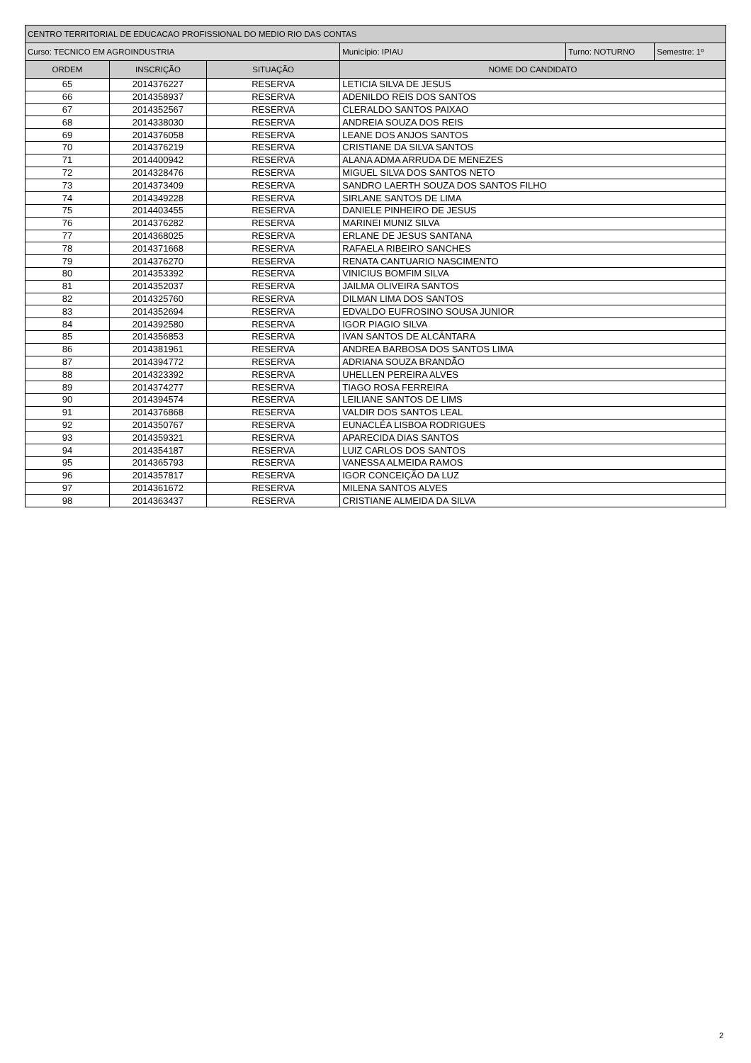| CENTRO TERRITORIAL DE EDUCACAO PROFISSIONAL DO MEDIO RIO DAS CONTAS | | | | | |
| Curso: TECNICO EM AGROINDUSTRIA | | | Município: IPIAU | Turno: NOTURNO | Semestre: 1º |
| ORDEM | INSCRIÇÃO | SITUAÇÃO | NOME DO CANDIDATO | | |
| 65 | 2014376227 | RESERVA | LETICIA SILVA DE JESUS | | |
| 66 | 2014358937 | RESERVA | ADENILDO REIS DOS SANTOS | | |
| 67 | 2014352567 | RESERVA | CLERALDO SANTOS PAIXAO | | |
| 68 | 2014338030 | RESERVA | ANDREIA SOUZA DOS REIS | | |
| 69 | 2014376058 | RESERVA | LEANE DOS ANJOS SANTOS | | |
| 70 | 2014376219 | RESERVA | CRISTIANE DA SILVA SANTOS | | |
| 71 | 2014400942 | RESERVA | ALANA ADMA ARRUDA DE MENEZES | | |
| 72 | 2014328476 | RESERVA | MIGUEL SILVA DOS SANTOS NETO | | |
| 73 | 2014373409 | RESERVA | SANDRO LAERTH SOUZA DOS SANTOS FILHO | | |
| 74 | 2014349228 | RESERVA | SIRLANE SANTOS DE LIMA | | |
| 75 | 2014403455 | RESERVA | DANIELE PINHEIRO DE JESUS | | |
| 76 | 2014376282 | RESERVA | MARINEI MUNIZ SILVA | | |
| 77 | 2014368025 | RESERVA | ERLANE DE JESUS SANTANA | | |
| 78 | 2014371668 | RESERVA | RAFAELA RIBEIRO SANCHES | | |
| 79 | 2014376270 | RESERVA | RENATA CANTUARIO NASCIMENTO | | |
| 80 | 2014353392 | RESERVA | VINICIUS BOMFIM SILVA | | |
| 81 | 2014352037 | RESERVA | JAILMA OLIVEIRA SANTOS | | |
| 82 | 2014325760 | RESERVA | DILMAN LIMA DOS SANTOS | | |
| 83 | 2014352694 | RESERVA | EDVALDO EUFROSINO SOUSA JUNIOR | | |
| 84 | 2014392580 | RESERVA | IGOR PIAGIO SILVA | | |
| 85 | 2014356853 | RESERVA | IVAN SANTOS DE ALCÂNTARA | | |
| 86 | 2014381961 | RESERVA | ANDREA BARBOSA DOS SANTOS LIMA | | |
| 87 | 2014394772 | RESERVA | ADRIANA SOUZA BRANDÃO | | |
| 88 | 2014323392 | RESERVA | UHELLEN PEREIRA ALVES | | |
| 89 | 2014374277 | RESERVA | TIAGO ROSA FERREIRA | | |
| 90 | 2014394574 | RESERVA | LEILIANE SANTOS DE LIMS | | |
| 91 | 2014376868 | RESERVA | VALDIR DOS SANTOS LEAL | | |
| 92 | 2014350767 | RESERVA | EUNACLÉA LISBOA RODRIGUES | | |
| 93 | 2014359321 | RESERVA | APARECIDA DIAS SANTOS | | |
| 94 | 2014354187 | RESERVA | LUIZ CARLOS DOS SANTOS | | |
| 95 | 2014365793 | RESERVA | VANESSA ALMEIDA RAMOS | | |
| 96 | 2014357817 | RESERVA | IGOR CONCEIÇÃO DA LUZ | | |
| 97 | 2014361672 | RESERVA | MILENA SANTOS ALVES | | |
| 98 | 2014363437 | RESERVA | CRISTIANE ALMEIDA DA SILVA | | |
2